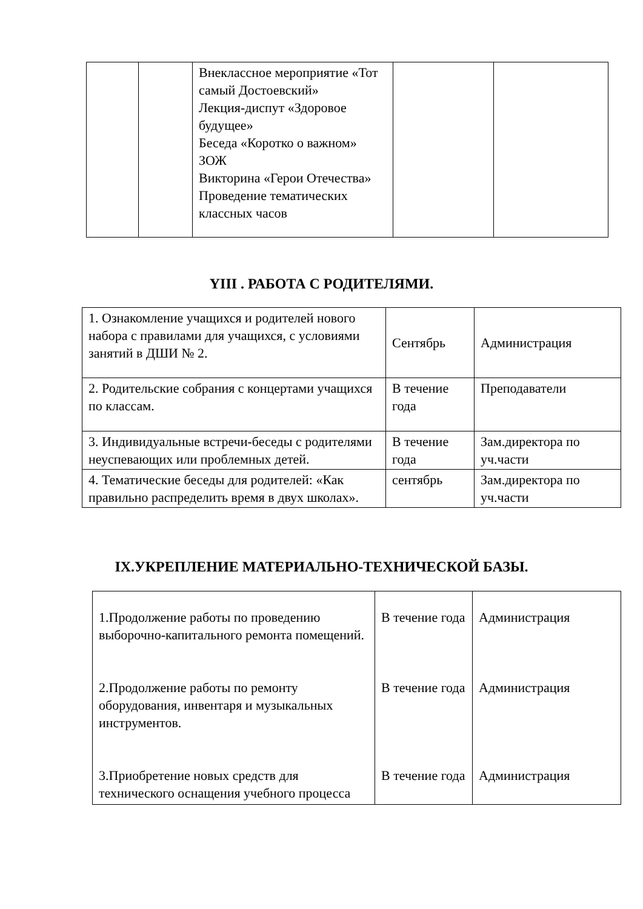| | | Внеклассное мероприятие «Тот самый Достоевский» Лекция-диспут «Здоровое будущее» Беседа «Коротко о важном» ЗОЖ Викторина «Герои Отечества» Проведение тематических классных часов | | |
ΥIII . РАБОТА С РОДИТЕЛЯМИ.
| 1. Ознакомление учащихся и родителей нового набора с правилами для учащихся, с условиями занятий в ДШИ № 2. | Сентябрь | Администрация |
| 2. Родительские собрания с концертами учащихся по классам. | В течение года | Преподаватели |
| 3. Индивидуальные встречи-беседы с родителями неуспевающих или проблемных детей. | В течение года | Зам.директора по уч.части |
| 4. Тематические беседы для родителей: «Как правильно распределить время в двух школах». | сентябрь | Зам.директора по уч.части |
IX.УКРЕПЛЕНИЕ МАТЕРИАЛЬНО-ТЕХНИЧЕСКОЙ БАЗЫ.
| 1.Продолжение работы по проведению выборочно-капитального ремонта помещений. 2.Продолжение работы по ремонту оборудования, инвентаря и музыкальных инструментов. 3.Приобретение новых средств для технического оснащения учебного процесса | В течение года В течение года В течение года | Администрация Администрация Администрация |